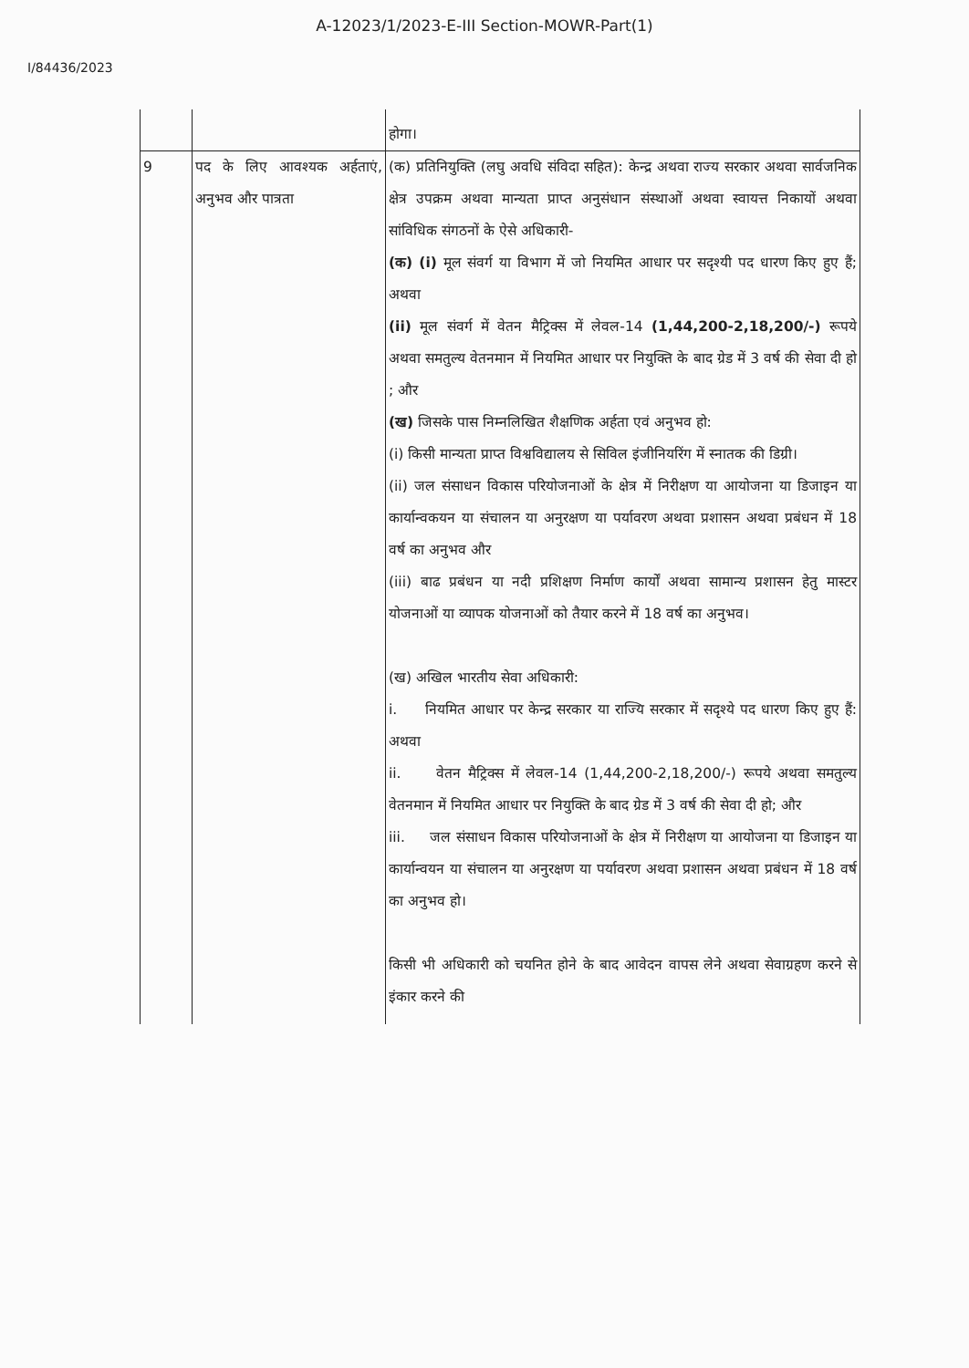A-12023/1/2023-E-III Section-MOWR-Part(1)
I/84436/2023
| | | होगा। |
| 9 | पद के लिए आवश्यक अर्हताएं, अनुभव और पात्रता | (क) प्रतिनियुक्ति (लघु अवधि संविदा सहित): केन्द्र अथवा राज्य सरकार अथवा सार्वजनिक क्षेत्र उपक्रम अथवा मान्यता प्राप्त अनुसंधान संस्थाओं अथवा स्वायत्त निकायों अथवा सांविधिक संगठनों के ऐसे अधिकारी- (क) (i) मूल संवर्ग या विभाग में जो नियमित आधार पर सदृश्यी पद धारण किए हुए हैं; अथवा (ii) मूल संवर्ग में वेतन मैट्रिक्स में लेवल-14 (1,44,200-2,18,200/-) रूपये अथवा समतुल्य वेतनमान में नियमित आधार पर नियुक्ति के बाद ग्रेड में 3 वर्ष की सेवा दी हो ; और (ख) जिसके पास निम्नलिखित शैक्षणिक अर्हता एवं अनुभव हो: (i) किसी मान्यता प्राप्त विश्वविद्यालय से सिविल इंजीनियरिंग में स्नातक की डिग्री। (ii) जल संसाधन विकास परियोजनाओं के क्षेत्र में निरीक्षण या आयोजना या डिजाइन या कार्यान्वकयन या संचालन या अनुरक्षण या पर्यावरण अथवा प्रशासन अथवा प्रबंधन में 18 वर्ष का अनुभव और (iii) बाढ प्रबंधन या नदी प्रशिक्षण निर्माण कार्यों अथवा सामान्य प्रशासन हेतु मास्टर योजनाओं या व्यापक योजनाओं को तैयार करने में 18 वर्ष का अनुभव। (ख) अखिल भारतीय सेवा अधिकारी: i. नियमित आधार पर केन्द्र सरकार या राज्यि सरकार में सदृश्ये पद धारण किए हुए हैं: अथवा ii. वेतन मैट्रिक्स में लेवल-14 (1,44,200-2,18,200/-) रूपये अथवा समतुल्य वेतनमान में नियमित आधार पर नियुक्ति के बाद ग्रेड में 3 वर्ष की सेवा दी हो; और iii. जल संसाधन विकास परियोजनाओं के क्षेत्र में निरीक्षण या आयोजना या डिजाइन या कार्यान्वयन या संचालन या अनुरक्षण या पर्यावरण अथवा प्रशासन अथवा प्रबंधन में 18 वर्ष का अनुभव हो। किसी भी अधिकारी को चयनित होने के बाद आवेदन वापस लेने अथवा सेवाग्रहण करने से इंकार करने की |